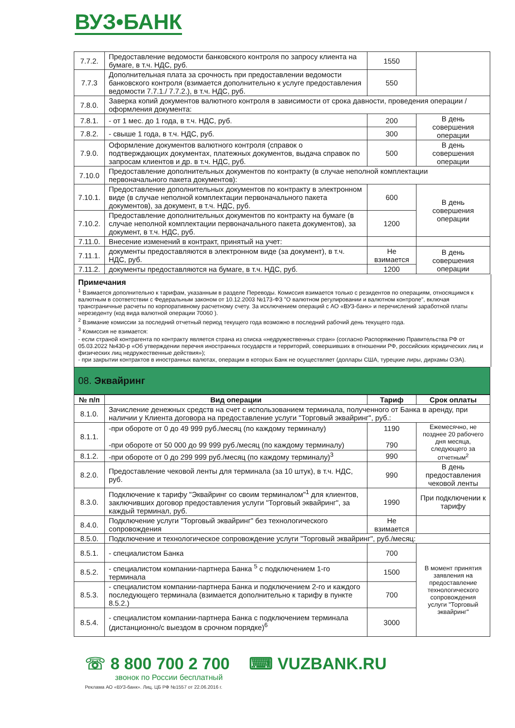ВУЗ•БАНК
| 7.7.2. | Предоставление ведомости банковского контроля по запросу клиента на бумаге, в т.ч. НДС, руб. | 1550 | |
| 7.7.3 | Дополнительная плата за срочность при предоставлении ведомости банковского контроля (взимается дополнительно к услуге предоставления ведомости 7.7.1./ 7.7.2.), в т.ч. НДС, руб. | 550 | |
| 7.8.0. | Заверка копий документов валютного контроля в зависимости от срока давности, проведения операции / оформления документа: | | |
| 7.8.1. | - от 1 мес. до 1 года, в т.ч. НДС, руб. | 200 | В день совершения операции |
| 7.8.2. | - свыше 1 года, в т.ч. НДС, руб. | 300 | |
| 7.9.0. | Оформление документов валютного контроля (справок о подтверждающих документах, платежных документов, выдача справок по запросам клиентов и др. в т.ч. НДС, руб. | 500 | В день совершения операции |
| 7.10.0 | Предоставление дополнительных документов по контракту (в случае неполной комплектации первоначального пакета документов): | | |
| 7.10.1. | Предоставление дополнительных документов по контракту в электронном виде (в случае неполной комплектации первоначального пакета документов), за документ, в т.ч. НДС, руб. | 600 | В день совершения операции |
| 7.10.2. | Предоставление дополнительных документов по контракту на бумаге (в случае неполной комплектации первоначального пакета документов), за документ, в т.ч. НДС, руб. | 1200 | |
| 7.11.0. | Внесение изменений в контракт, принятый на учет: | | |
| 7.11.1. | документы предоставляются в электронном виде (за документ), в т.ч. НДС, руб. | Не взимается | В день совершения операции |
| 7.11.2. | документы предоставляются на бумаге, в т.ч. НДС, руб. | 1200 | |
Примечания
<sup>1</sup> Взимается дополнительно к тарифам, указанным в разделе Переводы. Комиссия взимается только с резидентов по операциям, относящимся к валютным в соответствии с Федеральным законом от 10.12.2003 №173-ФЗ "О валютном регулировании и валютном контроле", включая трансграничные расчеты по корпоративному расчетному счету. За исключением операций с АО «ВУЗ-банк» и перечислений заработной платы нерезеденту (код вида валютной операции 70060 ).
<sup>2</sup> Взимание комиссии за последний отчетный период текущего года возможно в последний рабочий день текущего года.
<sup>3</sup> Комиссия не взимается:
- если страной контрагента по контракту является страна из списка «недружественных стран» (согласно Распоряжению Правительства РФ от 05.03.2022 №430-р «Об утверждении перечня иностранных государств и территорий, совершивших в отношении РФ, российских юридических лиц и физических лиц недружественные действия»);
- при закрытии контрактов в иностранных валютах, операции в которых Банк не осуществляет (доллары США, турецкие лиры, дирхамы ОЭА).
08. Эквайринг
| № п/п | Вид операции | Тариф | Срок оплаты |
| --- | --- | --- | --- |
| 8.1.0. | Зачисление денежных средств на счет с использованием терминала, полученного от Банка в аренду, при наличии у Клиента договора на предоставление услуги "Торговый эквайринг", руб.: | | |
| 8.1.1. | -при обороте от 0 до 49 999 руб./месяц (по каждому терминалу) -при обороте от 50 000 до 99 999 руб./месяц (по каждому терминалу) | 1190 790 | Ежемесячно, не позднее 20 рабочего дня месяца, следующего за отчетным<sup>2</sup> |
| 8.1.2. | -при обороте от 0 до 299 999 руб./месяц (по каждому терминалу)<sup>3</sup> | 990 | |
| 8.2.0. | Предоставление чековой ленты для терминала (за 10 штук), в т.ч. НДС, руб. | 990 | В день предоставления чековой ленты |
| 8.3.0. | Подключение к тарифу "Эквайринг со своим терминалом"<sup>1</sup> для клиентов, заключивших договор предоставления услуги "Торговый эквайринг", за каждый терминал, руб. | 1990 | При подключении к тарифу |
| 8.4.0. | Подключение услуги "Торговый эквайринг" без технологического сопровождения | Не взимается | |
| 8.5.0. | Подключение и технологическое сопровождение услуги "Торговый эквайринг", руб./месяц: | | |
| 8.5.1. | - специалистом Банка | 700 | В момент принятия заявления на предоставление технологического сопровождения услуги "Торговый эквайринг" |
| 8.5.2. | - специалистом компании-партнера Банка <sup>5</sup> с подключением 1-го терминала | 1500 | |
| 8.5.3. | - специалистом компании-партнера Банка и подключением 2-го и каждого последующего терминала (взимается дополнительно к тарифу в пункте 8.5.2.) | 700 | |
| 8.5.4. | - специалистом компании-партнера Банка с подключением терминала (дистанционно/с выездом в срочном порядке)<sup>6</sup> | 3000 | |
☏ 8 800 700 2 700 ⌨ VUZBANK.RU
звонок по России бесплатный
Реклама АО «ВУЗ-банк». Лиц. ЦБ РФ №1557 от 22.06.2016 г.